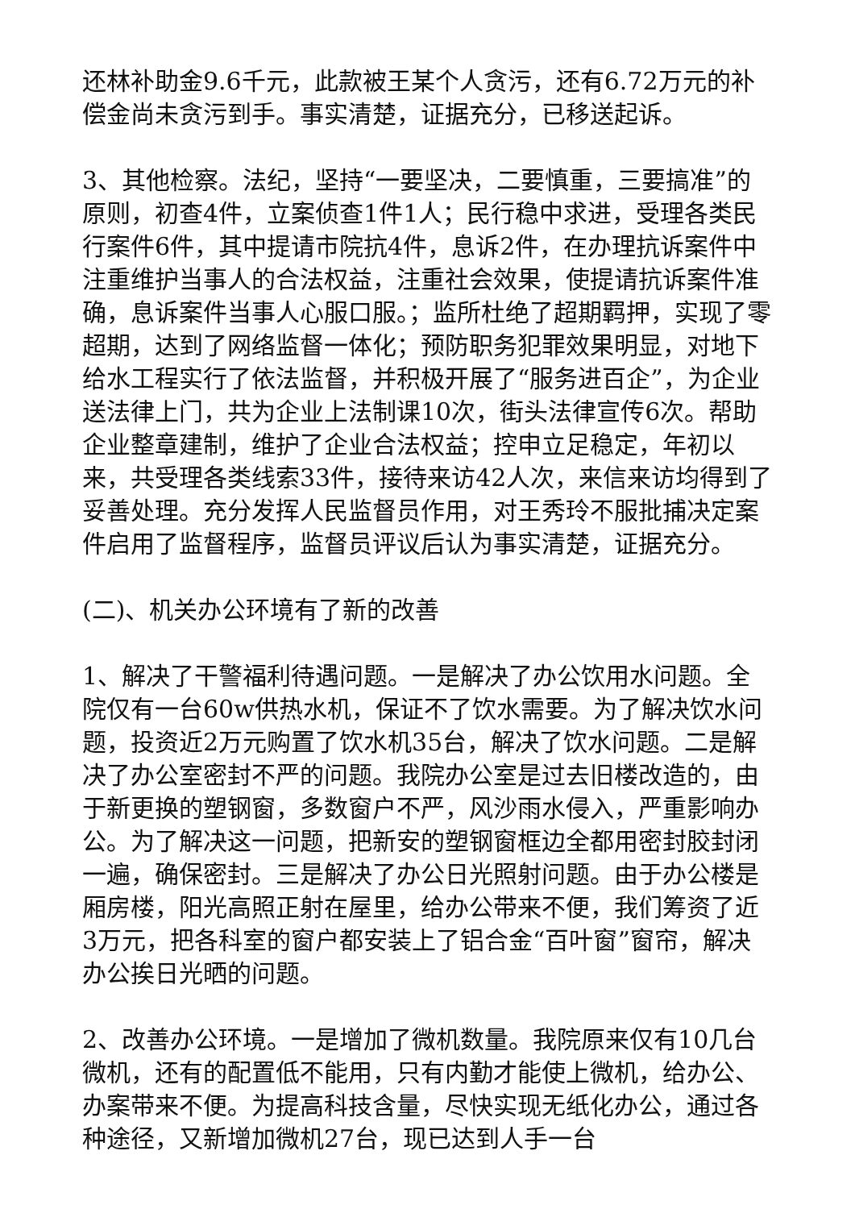还林补助金9.6千元，此款被王某个人贪污，还有6.72万元的补偿金尚未贪污到手。事实清楚，证据充分，已移送起诉。
3、其他检察。法纪，坚持“一要坚决，二要慎重，三要搞准”的原则，初查4件，立案侦查1件1人；民行稳中求进，受理各类民行案件6件，其中提请市院抗4件，息诉2件，在办理抗诉案件中注重维护当事人的合法权益，注重社会效果，使提请抗诉案件准确，息诉案件当事人心服口服。；监所杜绝了超期羁押，实现了零超期，达到了网络监督一体化；预防职务犯罪效果明显，对地下给水工程实行了依法监督，并积极开展了“服务进百企”，为企业送法律上门，共为企业上法制课10次，街头法律宣传6次。帮助企业整章建制，维护了企业合法权益；控申立足稳定，年初以来，共受理各类线索33件，接待来访42人次，来信来访均得到了妥善处理。充分发挥人民监督员作用，对王秀玲不服批捕决定案件启用了监督程序，监督员评议后认为事实清楚，证据充分。
(二)、机关办公环境有了新的改善
1、解决了干警福利待遇问题。一是解决了办公饮用水问题。全院仅有一台60w供热水机，保证不了饮水需要。为了解决饮水问题，投资近2万元购置了饮水机35台，解决了饮水问题。二是解决了办公室密封不严的问题。我院办公室是过去旧楼改造的，由于新更换的塑钢窗，多数窗户不严，风沙雨水侵入，严重影响办公。为了解决这一问题，把新安的塑钢窗框边全都用密封胶封闭一遍，确保密封。三是解决了办公日光照射问题。由于办公楼是厢房楼，阳光高照正射在屋里，给办公带来不便，我们筹资了近3万元，把各科室的窗户都安装上了铝合金“百叶窗”窗帘，解决办公挨日光晒的问题。
2、改善办公环境。一是增加了微机数量。我院原来仅有10几台微机，还有的配置低不能用，只有内勤才能使上微机，给办公、办案带来不便。为提高科技含量，尽快实现无纸化办公，通过各种途径，又新增加微机27台，现已达到人手一台